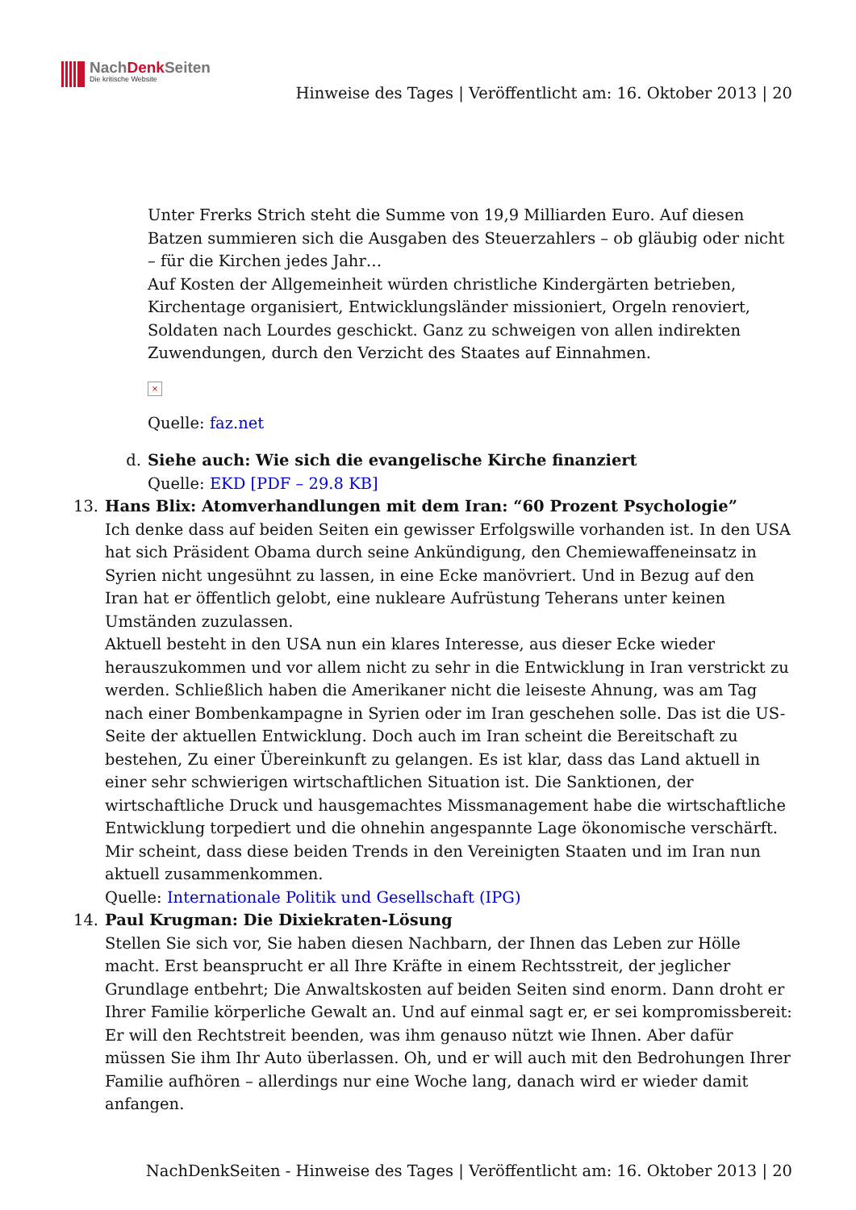NachDenk Seiten
Die kritische Website
Hinweise des Tages | Veröffentlicht am: 16. Oktober 2013 | 20
Unter Frerks Strich steht die Summe von 19,9 Milliarden Euro. Auf diesen Batzen summieren sich die Ausgaben des Steuerzahlers – ob gläubig oder nicht – für die Kirchen jedes Jahr…
Auf Kosten der Allgemeinheit würden christliche Kindergärten betrieben, Kirchentage organisiert, Entwicklungsländer missioniert, Orgeln renoviert, Soldaten nach Lourdes geschickt. Ganz zu schweigen von allen indirekten Zuwendungen, durch den Verzicht des Staates auf Einnahmen.
×
Quelle: faz.net
d. Siehe auch: Wie sich die evangelische Kirche finanziert
Quelle: EKD [PDF – 29.8 KB]
13. Hans Blix: Atomverhandlungen mit dem Iran: “60 Prozent Psychologie”
Ich denke dass auf beiden Seiten ein gewisser Erfolgswille vorhanden ist. In den USA hat sich Präsident Obama durch seine Ankündigung, den Chemiewaffeneinsatz in Syrien nicht ungesühnt zu lassen, in eine Ecke manövriert. Und in Bezug auf den Iran hat er öffentlich gelobt, eine nukleare Aufrüstung Teherans unter keinen Umständen zuzulassen.
Aktuell besteht in den USA nun ein klares Interesse, aus dieser Ecke wieder herauszukommen und vor allem nicht zu sehr in die Entwicklung in Iran verstrickt zu werden. Schließlich haben die Amerikaner nicht die leiseste Ahnung, was am Tag nach einer Bombenkampagne in Syrien oder im Iran geschehen solle. Das ist die US-Seite der aktuellen Entwicklung. Doch auch im Iran scheint die Bereitschaft zu bestehen, Zu einer Übereinkunft zu gelangen. Es ist klar, dass das Land aktuell in einer sehr schwierigen wirtschaftlichen Situation ist. Die Sanktionen, der wirtschaftliche Druck und hausgemachtes Missmanagement habe die wirtschaftliche Entwicklung torpediert und die ohnehin angespannte Lage ökonomische verschärft. Mir scheint, dass diese beiden Trends in den Vereinigten Staaten und im Iran nun aktuell zusammenkommen.
Quelle: Internationale Politik und Gesellschaft (IPG)
14. Paul Krugman: Die Dixiekraten-Lösung
Stellen Sie sich vor, Sie haben diesen Nachbarn, der Ihnen das Leben zur Hölle macht. Erst beansprucht er all Ihre Kräfte in einem Rechtsstreit, der jeglicher Grundlage entbehrt; Die Anwaltskosten auf beiden Seiten sind enorm. Dann droht er Ihrer Familie körperliche Gewalt an. Und auf einmal sagt er, er sei kompromissbereit: Er will den Rechtstreit beenden, was ihm genauso nützt wie Ihnen. Aber dafür müssen Sie ihm Ihr Auto überlassen. Oh, und er will auch mit den Bedrohungen Ihrer Familie aufhören – allerdings nur eine Woche lang, danach wird er wieder damit anfangen.
NachDenkSeiten - Hinweise des Tages | Veröffentlicht am: 16. Oktober 2013 | 20